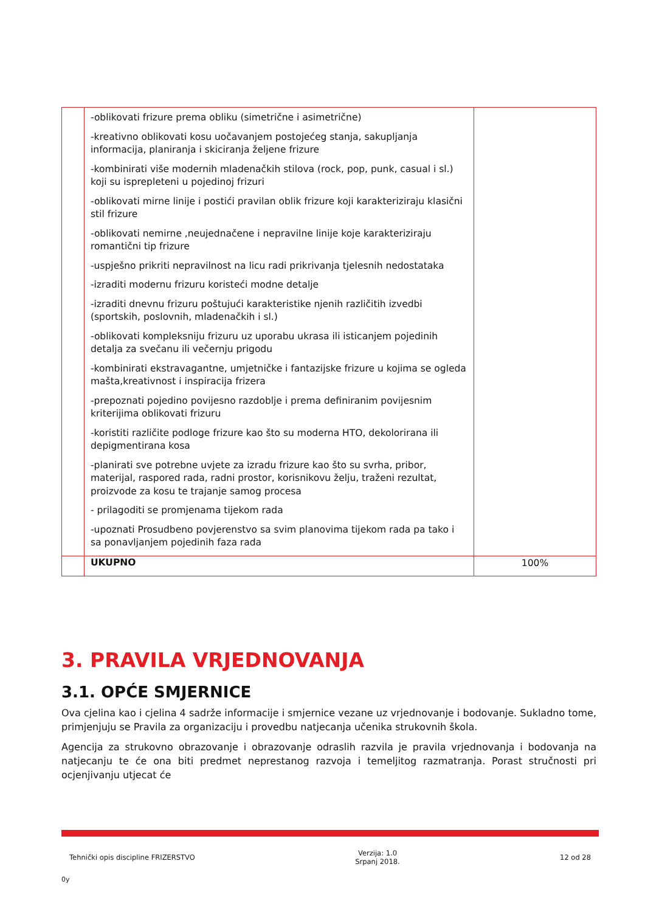| | -oblikovati frizure prema obliku (simetrične i asimetrične) -kreativno oblikovati kosu uočavanjem postojećeg stanja, sakupljanja informacija, planiranja i skiciranja željene frizure -kombinirati više modernih mladenačkih stilova (rock, pop, punk, casual i sl.) koji su isprepleteni u pojedinoj frizuri -oblikovati mirne linije i postići pravilan oblik frizure koji karakteriziraju klasični stil frizure -oblikovati nemirne ,neujednačene i nepravilne linije koje karakteriziraju romantični tip frizure -uspješno prikriti nepravilnost na licu radi prikrivanja tjelesnih nedostataka -izraditi modernu frizuru koristeći modne detalje -izraditi dnevnu frizuru poštujući karakteristike njenih različitih izvedbi (sportskih, poslovnih, mladenačkih i sl.) -oblikovati kompleksniju frizuru uz uporabu ukrasa ili isticanjem pojedinih detalja za svečanu ili večernju prigodu -kombinirati ekstravagantne, umjetničke i fantazijske frizure u kojima se ogleda mašta,kreativnost i inspiracija frizera -prepoznati pojedino povijesno razdoblje i prema definiranim povijesnim kriterijima oblikovati frizuru -koristiti različite podloge frizure kao što su moderna HTO, dekolorirana ili depigmentirana kosa -planirati sve potrebne uvjete za izradu frizure kao što su svrha, pribor, materijal, raspored rada, radni prostor, korisnikovu želju, traženi rezultat, proizvode za kosu te trajanje samog procesa - prilagoditi se promjenama tijekom rada -upoznati Prosudbeno povjerenstvo sa svim planovima tijekom rada pa tako i sa ponavljanjem pojedinih faza rada | |
| | UKUPNO | 100% |
3. PRAVILA VRJEDNOVANJA
3.1. OPĆE SMJERNICE
Ova cjelina kao i cjelina 4 sadrže informacije i smjernice vezane uz vrjednovanje i bodovanje. Sukladno tome, primjenjuju se Pravila za organizaciju i provedbu natjecanja učenika strukovnih škola.
Agencija za strukovno obrazovanje i obrazovanje odraslih razvila je pravila vrjednovanja i bodovanja na natjecanju te će ona biti predmet neprestanog razvoja i temeljitog razmatranja. Porast stručnosti pri ocjenjivanju utjecat će
Tehnički opis discipline FRIZERSTVO Verzija: 1.0
Srpanj 2018. 12 od 28
0y